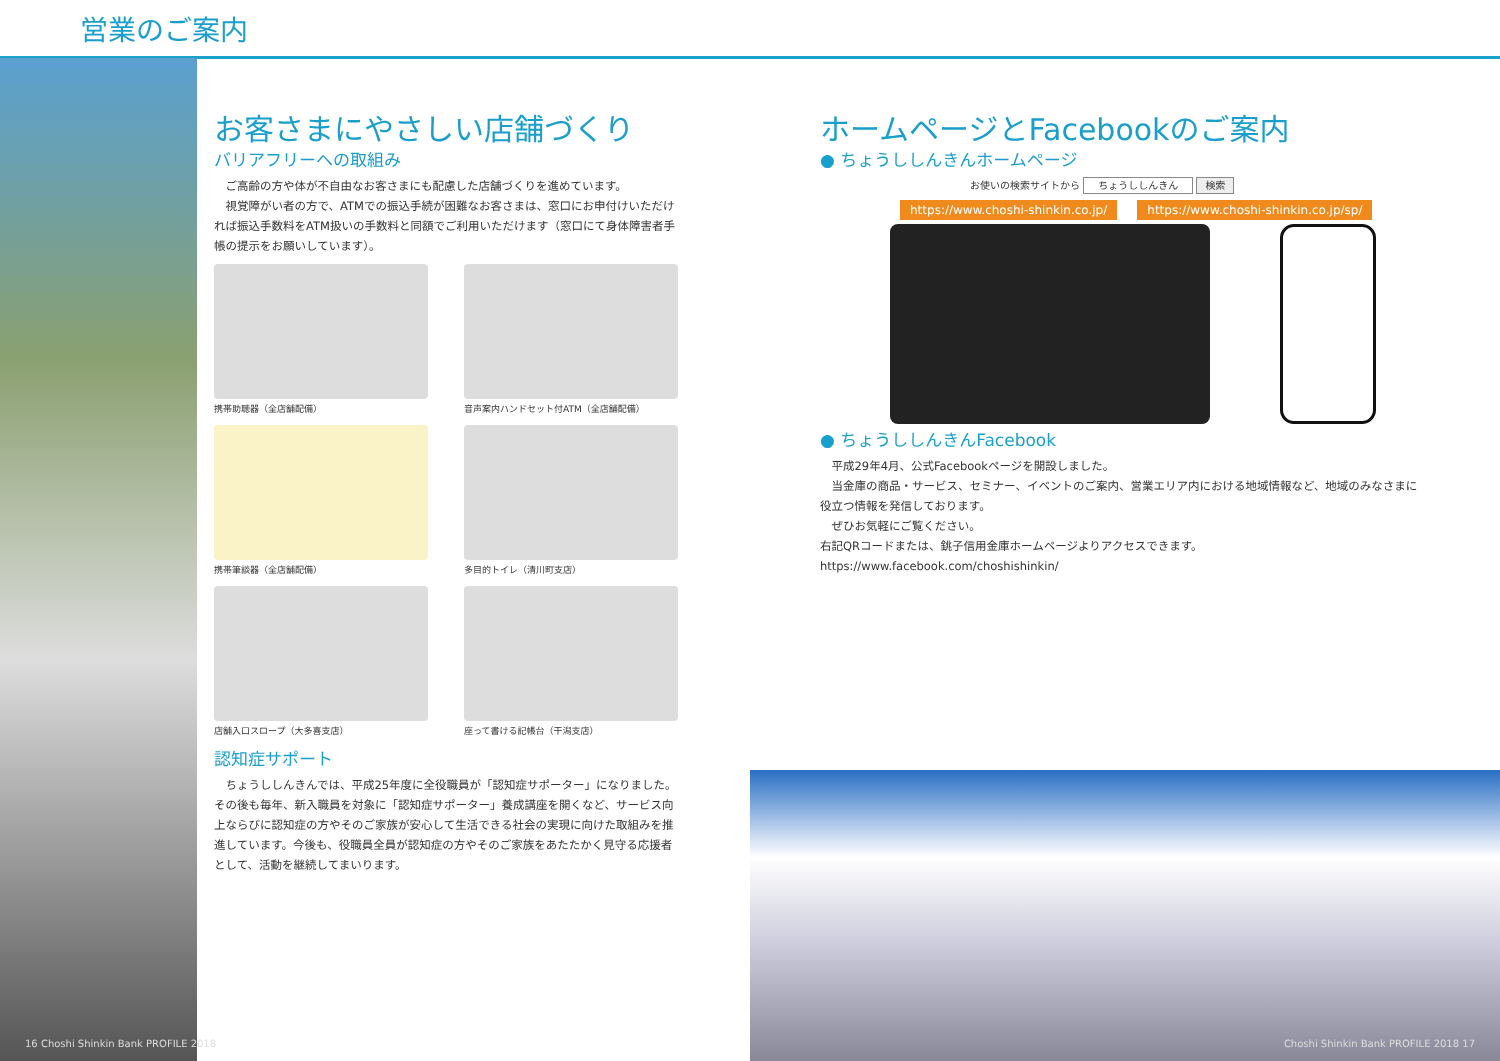営業のご案内
お客さまにやさしい店舗づくり
バリアフリーへの取組み
ご高齢の方や体が不自由なお客さまにも配慮した店舗づくりを進めています。
視覚障がい者の方で、ATMでの振込手続が困難なお客さまは、窓口にお申付けいただければ振込手数料をATM扱いの手数料と同額でご利用いただけます（窓口にて身体障害者手帳の提示をお願いしています）。
携帯助聴器（全店舗配備）
音声案内ハンドセット付ATM（全店舗配備）
携帯筆談器（全店舗配備）
多目的トイレ（清川町支店）
店舗入口スロープ（大多喜支店）
座って書ける記帳台（干潟支店）
認知症サポート
ちょうししんきんでは、平成25年度に全役職員が「認知症サポーター」になりました。その後も毎年、新入職員を対象に「認知症サポーター」養成講座を開くなど、サービス向上ならびに認知症の方やそのご家族が安心して生活できる社会の実現に向けた取組みを推進しています。今後も、役職員全員が認知症の方やそのご家族をあたたかく見守る応援者として、活動を継続してまいります。
ホームページとFacebookのご案内
● ちょうししんきんホームページ
お使いの検索サイトから ちょうししんきん 検索
https://www.choshi-shinkin.co.jp/ https://www.choshi-shinkin.co.jp/sp/
● ちょうししんきんFacebook
平成29年4月、公式Facebookページを開設しました。
当金庫の商品・サービス、セミナー、イベントのご案内、営業エリア内における地域情報など、地域のみなさまに役立つ情報を発信しております。
ぜひお気軽にご覧ください。
右記QRコードまたは、銚子信用金庫ホームページよりアクセスできます。
https://www.facebook.com/choshishinkin/
16 Choshi Shinkin Bank PROFILE 2018
Choshi Shinkin Bank PROFILE 2018 17